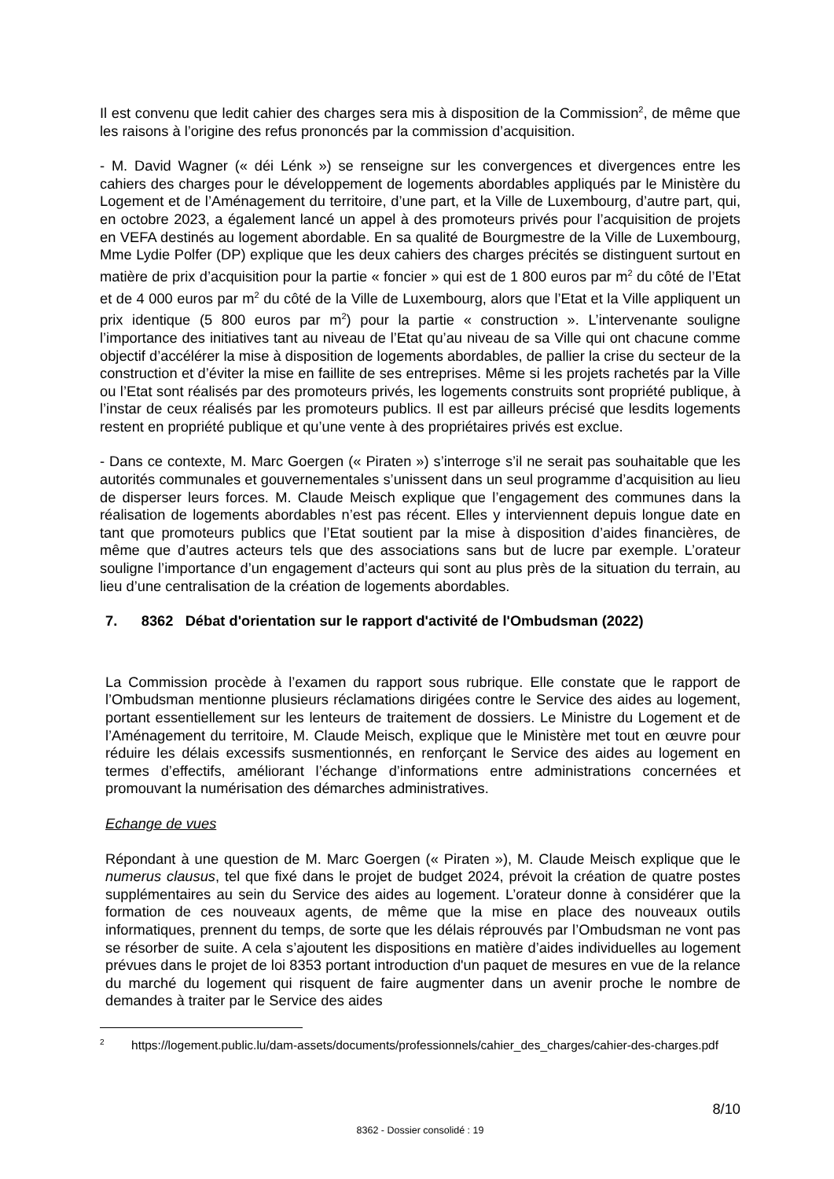Il est convenu que ledit cahier des charges sera mis à disposition de la Commission<sup>2</sup>, de même que les raisons à l’origine des refus prononcés par la commission d’acquisition.
- M. David Wagner (« déi Lénk ») se renseigne sur les convergences et divergences entre les cahiers des charges pour le développement de logements abordables appliqués par le Ministère du Logement et de l’Aménagement du territoire, d’une part, et la Ville de Luxembourg, d’autre part, qui, en octobre 2023, a également lancé un appel à des promoteurs privés pour l’acquisition de projets en VEFA destinés au logement abordable. En sa qualité de Bourgmestre de la Ville de Luxembourg, Mme Lydie Polfer (DP) explique que les deux cahiers des charges précités se distinguent surtout en matière de prix d’acquisition pour la partie « foncier » qui est de 1 800 euros par m<sup>2</sup> du côté de l’Etat et de 4 000 euros par m<sup>2</sup> du côté de la Ville de Luxembourg, alors que l’Etat et la Ville appliquent un prix identique (5 800 euros par m<sup>2</sup>) pour la partie « construction ». L’intervenante souligne l’importance des initiatives tant au niveau de l’Etat qu’au niveau de sa Ville qui ont chacune comme objectif d’accélérer la mise à disposition de logements abordables, de pallier la crise du secteur de la construction et d’éviter la mise en faillite de ses entreprises. Même si les projets rachetés par la Ville ou l’Etat sont réalisés par des promoteurs privés, les logements construits sont propriété publique, à l’instar de ceux réalisés par les promoteurs publics. Il est par ailleurs précisé que lesdits logements restent en propriété publique et qu’une vente à des propriétaires privés est exclue.
- Dans ce contexte, M. Marc Goergen (« Piraten ») s’interroge s’il ne serait pas souhaitable que les autorités communales et gouvernementales s’unissent dans un seul programme d’acquisition au lieu de disperser leurs forces. M. Claude Meisch explique que l’engagement des communes dans la réalisation de logements abordables n’est pas récent. Elles y interviennent depuis longue date en tant que promoteurs publics que l’Etat soutient par la mise à disposition d’aides financières, de même que d’autres acteurs tels que des associations sans but de lucre par exemple. L’orateur souligne l’importance d’un engagement d’acteurs qui sont au plus près de la situation du terrain, au lieu d’une centralisation de la création de logements abordables.
7. 8362 Débat d'orientation sur le rapport d'activité de l'Ombudsman (2022)
La Commission procède à l’examen du rapport sous rubrique. Elle constate que le rapport de l’Ombudsman mentionne plusieurs réclamations dirigées contre le Service des aides au logement, portant essentiellement sur les lenteurs de traitement de dossiers. Le Ministre du Logement et de l’Aménagement du territoire, M. Claude Meisch, explique que le Ministère met tout en œuvre pour réduire les délais excessifs susmentionnés, en renforçant le Service des aides au logement en termes d’effectifs, améliorant l’échange d’informations entre administrations concernées et promouvant la numérisation des démarches administratives.
Echange de vues
Répondant à une question de M. Marc Goergen (« Piraten »), M. Claude Meisch explique que le numerus clausus, tel que fixé dans le projet de budget 2024, prévoit la création de quatre postes supplémentaires au sein du Service des aides au logement. L’orateur donne à considérer que la formation de ces nouveaux agents, de même que la mise en place des nouveaux outils informatiques, prennent du temps, de sorte que les délais réprouvés par l’Ombudsman ne vont pas se résorber de suite. A cela s’ajoutent les dispositions en matière d’aides individuelles au logement prévues dans le projet de loi 8353 portant introduction d'un paquet de mesures en vue de la relance du marché du logement qui risquent de faire augmenter dans un avenir proche le nombre de demandes à traiter par le Service des aides
<sup>2</sup> https://logement.public.lu/dam-assets/documents/professionnels/cahier_des_charges/cahier-des-charges.pdf
8/10
8362 - Dossier consolidé : 19